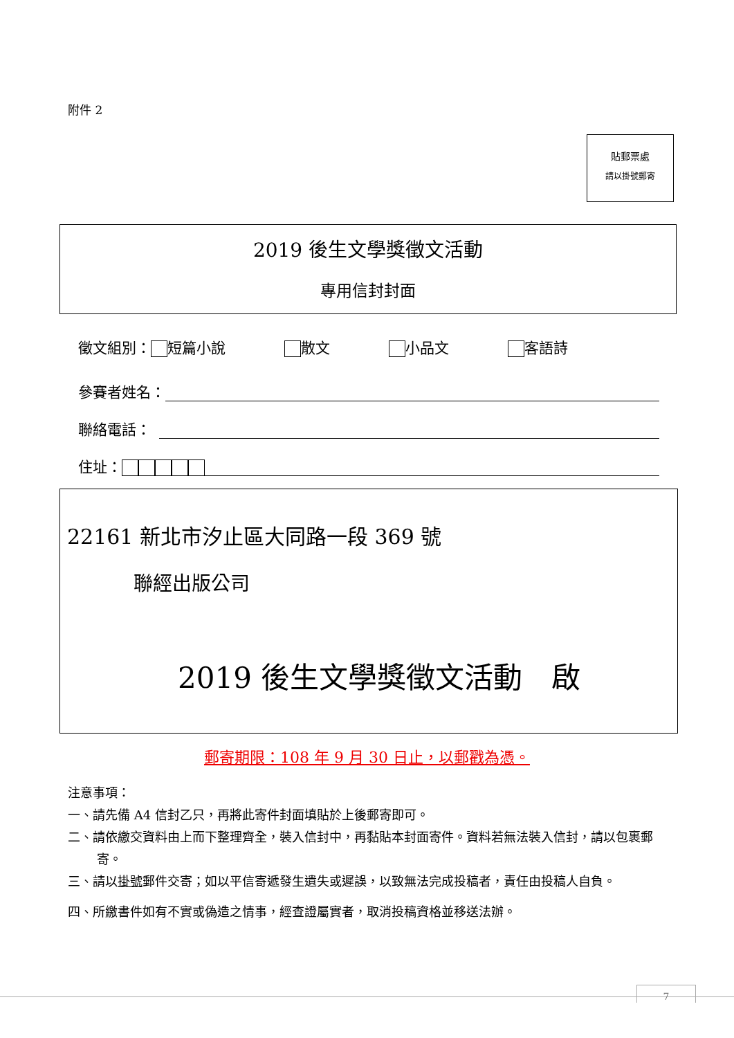附件 2
貼郵票處
請以掛號郵寄
2019 後生文學獎徵文活動
專用信封封面
徵文組別： 短篇小說 散文 小品文 客語詩
參賽者姓名：
聯絡電話：
住址：
22161 新北市汐止區大同路一段 369 號
聯經出版公司
2019 後生文學獎徵文活動　啟
郵寄期限：108 年 9 月 30 日止，以郵戳為憑。
注意事項：
一、請先備 A4 信封乙只，再將此寄件封面填貼於上後郵寄即可。
二、請依繳交資料由上而下整理齊全，裝入信封中，再黏貼本封面寄件。資料若無法裝入信封，請以包裹郵寄。
三、請以掛號郵件交寄；如以平信寄遞發生遺失或遲誤，以致無法完成投稿者，責任由投稿人自負。
四、所繳書件如有不實或偽造之情事，經查證屬實者，取消投稿資格並移送法辦。
7